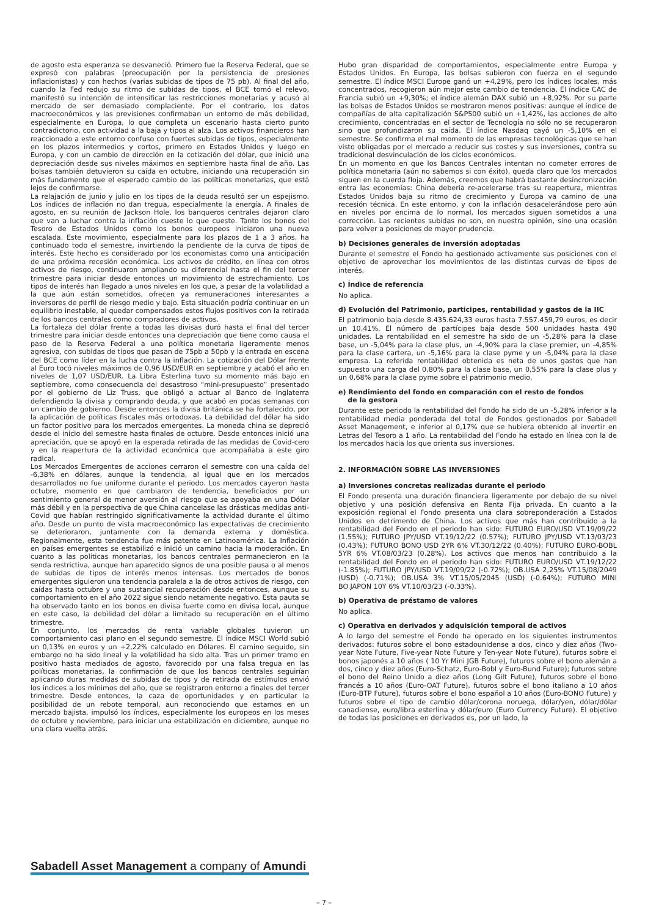de agosto esta esperanza se desvaneció. Primero fue la Reserva Federal, que se expresó con palabras (preocupación por la persistencia de presiones inflacionistas) y con hechos (varias subidas de tipos de 75 pb). Al final del año, cuando la Fed redujo su ritmo de subidas de tipos, el BCE tomó el relevo, manifestó su intención de intensificar las restricciones monetarias y acusó al mercado de ser demasiado complaciente. Por el contrario, los datos macroeconómicos y las previsiones confirmaban un entorno de más debilidad, especialmente en Europa, lo que completa un escenario hasta cierto punto contradictorio, con actividad a la baja y tipos al alza. Los activos financieros han reaccionado a este entorno confuso con fuertes subidas de tipos, especialmente en los plazos intermedios y cortos, primero en Estados Unidos y luego en Europa, y con un cambio de dirección en la cotización del dólar, que inició una depreciación desde sus niveles máximos en septiembre hasta final de año. Las bolsas también detuvieron su caída en octubre, iniciando una recuperación sin más fundamento que el esperado cambio de las políticas monetarias, que está lejos de confirmarse.
La relajación de junio y julio en los tipos de la deuda resultó ser un espejismo. Los índices de inflación no dan tregua, especialmente la energía. A finales de agosto, en su reunión de Jackson Hole, los banqueros centrales dejaron claro que van a luchar contra la inflación cueste lo que cueste. Tanto los bonos del Tesoro de Estados Unidos como los bonos europeos iniciaron una nueva escalada. Este movimiento, especialmente para los plazos de 1 a 3 años, ha continuado todo el semestre, invirtiendo la pendiente de la curva de tipos de interés. Este hecho es considerado por los economistas como una anticipación de una próxima recesión económica. Los activos de crédito, en línea con otros activos de riesgo, continuaron ampliando su diferencial hasta el fin del tercer trimestre para iniciar desde entonces un movimiento de estrechamiento. Los tipos de interés han llegado a unos niveles en los que, a pesar de la volatilidad a la que aún están sometidos, ofrecen ya remuneraciones interesantes a inversores de perfil de riesgo medio y bajo. Esta situación podría continuar en un equilibrio inestable, al quedar compensados estos flujos positivos con la retirada de los bancos centrales como compradores de activos.
La fortaleza del dólar frente a todas las divisas duró hasta el final del tercer trimestre para iniciar desde entonces una depreciación que tiene como causa el paso de la Reserva Federal a una política monetaria ligeramente menos agresiva, con subidas de tipos que pasan de 75pb a 50pb y la entrada en escena del BCE como líder en la lucha contra la inflación. La cotización del Dólar frente al Euro tocó niveles máximos de 0,96 USD/EUR en septiembre y acabó el año en niveles de 1,07 USD/EUR. La Libra Esterlina tuvo su momento más bajo en septiembre, como consecuencia del desastroso “mini-presupuesto” presentado por el gobierno de Liz Truss, que obligó a actuar al Banco de Inglaterra defendiendo la divisa y comprando deuda, y que acabó en pocas semanas con un cambio de gobierno. Desde entonces la divisa británica se ha fortalecido, por la aplicación de políticas fiscales más ortodoxas. La debilidad del dólar ha sido un factor positivo para los mercados emergentes. La moneda china se depreció desde el inicio del semestre hasta finales de octubre. Desde entonces inició una apreciación, que se apoyó en la esperada retirada de las medidas de Covid-cero y en la reapertura de la actividad económica que acompañaba a este giro radical.
Los Mercados Emergentes de acciones cerraron el semestre con una caída del -6,38% en dólares, aunque la tendencia, al igual que en los mercados desarrollados no fue uniforme durante el periodo. Los mercados cayeron hasta octubre, momento en que cambiaron de tendencia, beneficiados por un sentimiento general de menor aversión al riesgo que se apoyaba en una Dólar más débil y en la perspectiva de que China cancelase las drásticas medidas anti-Covid que habían restringido significativamente la actividad durante el último año. Desde un punto de vista macroeconómico las expectativas de crecimiento se deterioraron, juntamente con la demanda externa y doméstica. Regionalmente, esta tendencia fue más patente en Latinoamérica. La Inflación en países emergentes se estabilizó e inició un camino hacia la moderación. En cuanto a las políticas monetarias, los bancos centrales permanecieron en la senda restrictiva, aunque han aparecido signos de una posible pausa o al menos de subidas de tipos de interés menos intensas. Los mercados de bonos emergentes siguieron una tendencia paralela a la de otros activos de riesgo, con caídas hasta octubre y una sustancial recuperación desde entonces, aunque su comportamiento en el año 2022 sigue siendo netamente negativo. Esta pauta se ha observado tanto en los bonos en divisa fuerte como en divisa local, aunque en este caso, la debilidad del dólar a limitado su recuperación en el último trimestre.
En conjunto, los mercados de renta variable globales tuvieron un comportamiento casi plano en el segundo semestre. El índice MSCI World subió un 0,13% en euros y un +2,22% calculado en Dólares. El camino seguido, sin embargo no ha sido lineal y la volatilidad ha sido alta. Tras un primer tramo en positivo hasta mediados de agosto, favorecido por una falsa tregua en las políticas monetarias, la confirmación de que los bancos centrales seguirían aplicando duras medidas de subidas de tipos y de retirada de estímulos envió los índices a los mínimos del año, que se registraron entorno a finales del tercer trimestre. Desde entonces, la caza de oportunidades y en particular la posibilidad de un rebote temporal, aun reconociendo que estamos en un mercado bajista, impulsó los índices, especialmente los europeos en los meses de octubre y noviembre, para iniciar una estabilización en diciembre, aunque no una clara vuelta atrás.
Hubo gran disparidad de comportamientos, especialmente entre Europa y Estados Unidos. En Europa, las bolsas subieron con fuerza en el segundo semestre. El índice MSCI Europe ganó un +4,29%, pero los índices locales, más concentrados, recogieron aún mejor este cambio de tendencia. El índice CAC de Francia subió un +9,30%; el índice alemán DAX subió un +8,92%. Por su parte las bolsas de Estados Unidos se mostraron menos positivas: aunque el índice de compañías de alta capitalización S&P500 subió un +1,42%, las acciones de alto crecimiento, concentradas en el sector de Tecnología no sólo no se recuperaron sino que profundizaron su caída. El índice Nasdaq cayó un -5,10% en el semestre. Se confirma el mal momento de las empresas tecnológicas que se han visto obligadas por el mercado a reducir sus costes y sus inversiones, contra su tradicional desvinculación de los ciclos económicos.
En un momento en que los Bancos Centrales intentan no cometer errores de política monetaria (aún no sabemos si con éxito), queda claro que los mercados siguen en la cuerda floja. Además, creemos que habrá bastante desincronización entra las economías: China debería re-acelerarse tras su reapertura, mientras Estados Unidos baja su ritmo de crecimiento y Europa va camino de una recesión técnica. En este entorno, y con la inflación desacelerándose pero aún en niveles por encima de lo normal, los mercados siguen sometidos a una corrección. Las recientes subidas no son, en nuestra opinión, sino una ocasión para volver a posiciones de mayor prudencia.
b) Decisiones generales de inversión adoptadas
Durante el semestre el Fondo ha gestionado activamente sus posiciones con el objetivo de aprovechar los movimientos de las distintas curvas de tipos de interés.
c) Índice de referencia
No aplica.
d) Evolución del Patrimonio, participes, rentabilidad y gastos de la IIC
El patrimonio baja desde 8.435.624,33 euros hasta 7.557.459,79 euros, es decir un 10,41%. El número de partícipes baja desde 500 unidades hasta 490 unidades. La rentabilidad en el semestre ha sido de un -5,28% para la clase base, un -5,04% para la clase plus, un -4,90% para la clase premier, un -4,85% para la clase cartera, un -5,16% para la clase pyme y un -5,04% para la clase empresa. La referida rentabilidad obtenida es neta de unos gastos que han supuesto una carga del 0,80% para la clase base, un 0,55% para la clase plus y un 0,68% para la clase pyme sobre el patrimonio medio.
e) Rendimiento del fondo en comparación con el resto de fondos
de la gestora
Durante este periodo la rentabilidad del Fondo ha sido de un -5,28% inferior a la rentabilidad media ponderada del total de Fondos gestionados por Sabadell Asset Management, e inferior al 0,17% que se hubiera obtenido al invertir en Letras del Tesoro a 1 año. La rentabilidad del Fondo ha estado en línea con la de los mercados hacia los que orienta sus inversiones.
2. INFORMACIÓN SOBRE LAS INVERSIONES
a) Inversiones concretas realizadas durante el periodo
El Fondo presenta una duración financiera ligeramente por debajo de su nivel objetivo y una posición defensiva en Renta Fija privada. En cuanto a la exposición regional el Fondo presenta una clara sobreponderación a Estados Unidos en detrimento de China. Los activos que más han contribuido a la rentabilidad del Fondo en el periodo han sido: FUTURO EURO/USD VT.19/09/22 (1.55%); FUTURO JPY/USD VT.19/12/22 (0.57%); FUTURO JPY/USD VT.13/03/23 (0.43%); FUTURO BONO USD 2YR 6% VT.30/12/22 (0.40%); FUTURO EURO-BOBL 5YR 6% VT.08/03/23 (0.28%). Los activos que menos han contribuido a la rentabilidad del Fondo en el periodo han sido: FUTURO EURO/USD VT.19/12/22 (-1.85%); FUTURO JPY/USD VT.19/09/22 (-0.72%); OB.USA 2,25% VT.15/08/2049 (USD) (-0.71%); OB.USA 3% VT.15/05/2045 (USD) (-0.64%); FUTURO MINI BO.JAPON 10Y 6% VT.10/03/23 (-0.33%).
b) Operativa de préstamo de valores
No aplica.
c) Operativa en derivados y adquisición temporal de activos
A lo largo del semestre el Fondo ha operado en los siguientes instrumentos derivados: futuros sobre el bono estadounidense a dos, cinco y diez años (Two-year Note Future, Five-year Note Future y Ten-year Note Future), futuros sobre el bonos japonés a 10 años ( 10 Yr Mini JGB Future), futuros sobre el bono alemán a dos, cinco y diez años (Euro-Schatz, Euro-Bobl y Euro-Bund Future); futuros sobre el bono del Reino Unido a diez años (Long Gilt Future), futuros sobre el bono francés a 10 años (Euro-OAT Future), futuros sobre el bono italiano a 10 años (Euro-BTP Future), futuros sobre el bono español a 10 años (Euro-BONO Future) y futuros sobre el tipo de cambio dólar/corona noruega, dólar/yen, dólar/dólar canadiense, euro/libra esterlina y dólar/euro (Euro Currency Future). El objetivo de todas las posiciones en derivados es, por un lado, la
Sabadell Asset Management a company of Amundi
– 7 –